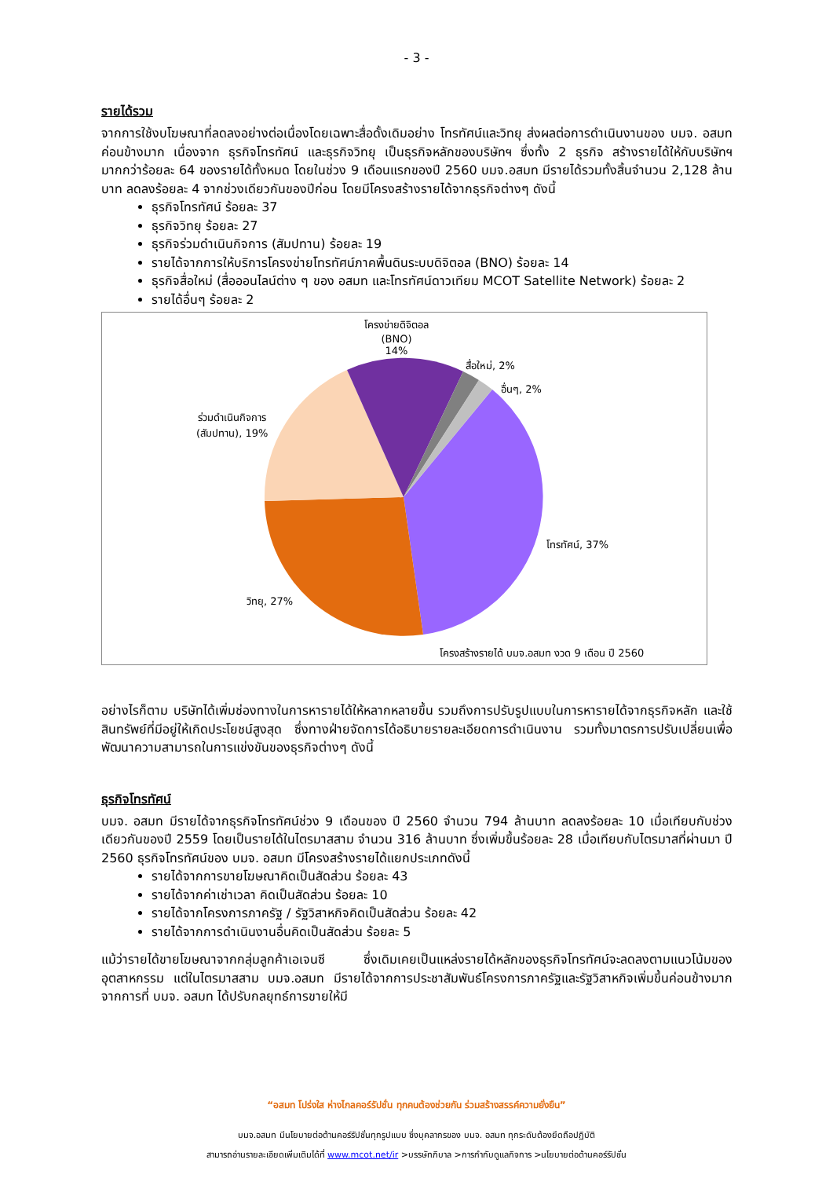- 3 -
รายได้รวม
จากการใช้งบโฆษณาที่ลดลงอย่างต่อเนื่องโดยเฉพาะสื่อดั้งเดิมอย่าง โทรทัศน์และวิทยุ ส่งผลต่อการดำเนินงานของ บมจ. อสมท ค่อนข้างมาก เนื่องจาก ธุรกิจโทรทัศน์ และธุรกิจวิทยุ เป็นธุรกิจหลักของบริษัทฯ ซึ่งทั้ง 2 ธุรกิจ สร้างรายได้ให้กับบริษัทฯ มากกว่าร้อยละ 64 ของรายได้ทั้งหมด โดยในช่วง 9 เดือนแรกของปี 2560 บมจ.อสมท มีรายได้รวมทั้งสิ้นจำนวน 2,128 ล้านบาท ลดลงร้อยละ 4 จากช่วงเดียวกันของปีก่อน โดยมีโครงสร้างรายได้จากธุรกิจต่างๆ ดังนี้
ธุรกิจโทรทัศน์ ร้อยละ 37
ธุรกิจวิทยุ ร้อยละ 27
ธุรกิจร่วมดำเนินกิจการ (สัมปทาน) ร้อยละ 19
รายได้จากการให้บริการโครงข่ายโทรทัศน์ภาคพื้นดินระบบดิจิตอล (BNO) ร้อยละ 14
ธุรกิจสื่อใหม่ (สื่อออนไลน์ต่าง ๆ ของ อสมท และโทรทัศน์ดาวเทียม MCOT Satellite Network) ร้อยละ 2
รายได้อื่นๆ ร้อยละ 2
โครงข่ายดิจิตอล
(BNO)
14%
สื่อใหม่, 2%
อื่นๆ, 2%
ร่วมดำเนินกิจการ
(สัมปทาน), 19%
โทรทัศน์, 37%
วิทยุ, 27%
โครงสร้างรายได้ บมจ.อสมท งวด 9 เดือน ปี 2560
อย่างไรก็ตาม บริษัทได้เพิ่มช่องทางในการหารายได้ให้หลากหลายขึ้น รวมถึงการปรับรูปแบบในการหารายได้จากธุรกิจหลัก และใช้สินทรัพย์ที่มีอยู่ให้เกิดประโยชน์สูงสุด ซึ่งทางฝ่ายจัดการได้อธิบายรายละเอียดการดำเนินงาน รวมทั้งมาตรการปรับเปลี่ยนเพื่อพัฒนาความสามารถในการแข่งขันของธุรกิจต่างๆ ดังนี้
ธุรกิจโทรทัศน์
บมจ. อสมท มีรายได้จากธุรกิจโทรทัศน์ช่วง 9 เดือนของ ปี 2560 จำนวน 794 ล้านบาท ลดลงร้อยละ 10 เมื่อเทียบกับช่วงเดียวกันของปี 2559 โดยเป็นรายได้ในไตรมาสสาม จำนวน 316 ล้านบาท ซึ่งเพิ่มขึ้นร้อยละ 28 เมื่อเทียบกับไตรมาสที่ผ่านมา ปี 2560 ธุรกิจโทรทัศน์ของ บมจ. อสมท มีโครงสร้างรายได้แยกประเภทดังนี้
รายได้จากการขายโฆษณาคิดเป็นสัดส่วน ร้อยละ 43
รายได้จากค่าเช่าเวลา คิดเป็นสัดส่วน ร้อยละ 10
รายได้จากโครงการภาครัฐ / รัฐวิสาหกิจคิดเป็นสัดส่วน ร้อยละ 42
รายได้จากการดำเนินงานอื่นคิดเป็นสัดส่วน ร้อยละ 5
แม้ว่ารายได้ขายโฆษณาจากกลุ่มลูกค้าเอเจนซี ซึ่งเดิมเคยเป็นแหล่งรายได้หลักของธุรกิจโทรทัศน์จะลดลงตามแนวโน้มของอุตสาหกรรม แต่ในไตรมาสสาม บมจ.อสมท มีรายได้จากการประชาสัมพันธ์โครงการภาครัฐและรัฐวิสาหกิจเพิ่มขึ้นค่อนข้างมาก จากการที่ บมจ. อสมท ได้ปรับกลยุทธ์การขายให้มี
“อสมท โปร่งใส ห่างไกลคอร์รัปชั่น ทุกคนต้องช่วยกัน ร่วมสร้างสรรค์ความยั่งยืน”
บมจ.อสมท มีนโยบายต่อต้านคอร์รัปชั่นทุกรูปแบบ ซึ่งบุคลากรของ บมจ. อสมท ทุกระดับต้องยึดถือปฏิบัติ
สามารถอ่านรายละเอียดเพิ่มเติมได้ที่ www.mcot.net/ir >บรรษัทภิบาล >การกำกับดูแลกิจการ >นโยบายต่อต้านคอร์รัปชั่น